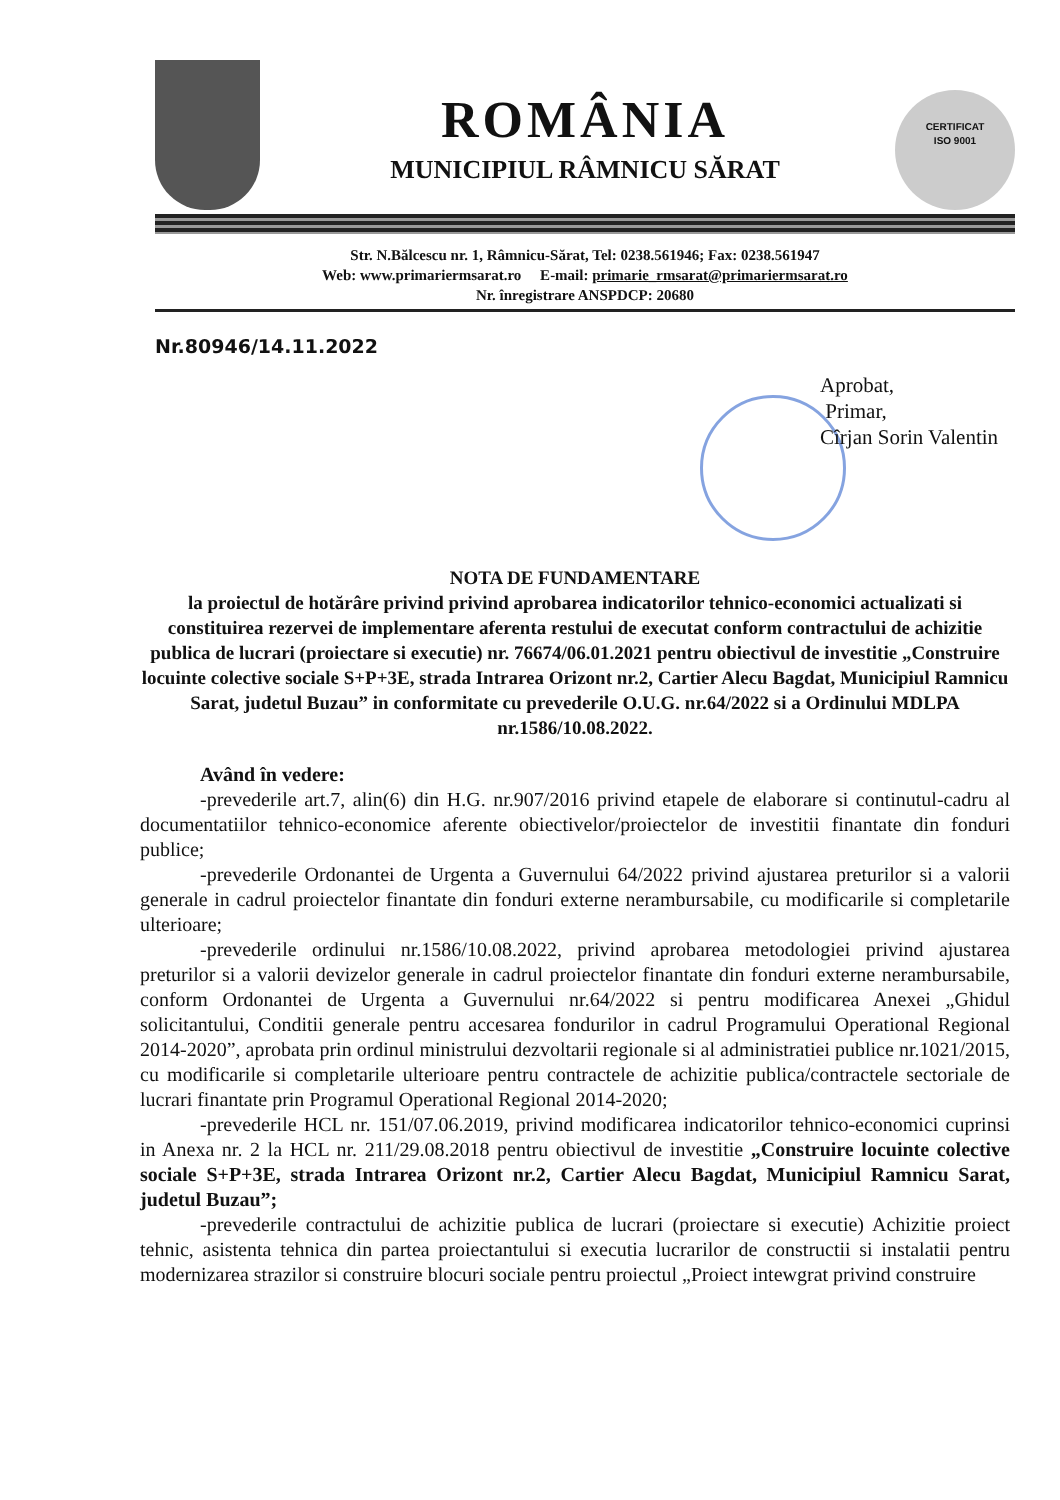CERTIFICAT
ISO 9001
ROMÂNIA
MUNICIPIUL RÂMNICU SĂRAT
Str. N.Bălcescu nr. 1, Râmnicu-Sărat, Tel: 0238.561946; Fax: 0238.561947
Web: www.primariermsarat.ro E-mail: primarie_rmsarat@primariermsarat.ro
Nr. înregistrare ANSPDCP: 20680
Nr.80946/14.11.2022
Aprobat,
Primar,
Cîrjan Sorin Valentin
NOTA DE FUNDAMENTARE
la proiectul de hotărâre privind privind aprobarea indicatorilor tehnico-economici actualizati si constituirea rezervei de implementare aferenta restului de executat conform contractului de achizitie publica de lucrari (proiectare si executie) nr. 76674/06.01.2021 pentru obiectivul de investitie „Construire locuinte colective sociale S+P+3E, strada Intrarea Orizont nr.2, Cartier Alecu Bagdat, Municipiul Ramnicu Sarat, judetul Buzau” in conformitate cu prevederile O.U.G. nr.64/2022 si a Ordinului MDLPA nr.1586/10.08.2022.
Având în vedere:
-prevederile art.7, alin(6) din H.G. nr.907/2016 privind etapele de elaborare si continutul-cadru al documentatiilor tehnico-economice aferente obiectivelor/proiectelor de investitii finantate din fonduri publice;
-prevederile Ordonantei de Urgenta a Guvernului 64/2022 privind ajustarea preturilor si a valorii generale in cadrul proiectelor finantate din fonduri externe nerambursabile, cu modificarile si completarile ulterioare;
-prevederile ordinului nr.1586/10.08.2022, privind aprobarea metodologiei privind ajustarea preturilor si a valorii devizelor generale in cadrul proiectelor finantate din fonduri externe nerambursabile, conform Ordonantei de Urgenta a Guvernului nr.64/2022 si pentru modificarea Anexei „Ghidul solicitantului, Conditii generale pentru accesarea fondurilor in cadrul Programului Operational Regional 2014-2020”, aprobata prin ordinul ministrului dezvoltarii regionale si al administratiei publice nr.1021/2015, cu modificarile si completarile ulterioare pentru contractele de achizitie publica/contractele sectoriale de lucrari finantate prin Programul Operational Regional 2014-2020;
-prevederile HCL nr. 151/07.06.2019, privind modificarea indicatorilor tehnico-economici cuprinsi in Anexa nr. 2 la HCL nr. 211/29.08.2018 pentru obiectivul de investitie „Construire locuinte colective sociale S+P+3E, strada Intrarea Orizont nr.2, Cartier Alecu Bagdat, Municipiul Ramnicu Sarat, judetul Buzau”;
-prevederile contractului de achizitie publica de lucrari (proiectare si executie) Achizitie proiect tehnic, asistenta tehnica din partea proiectantului si executia lucrarilor de constructii si instalatii pentru modernizarea strazilor si construire blocuri sociale pentru proiectul „Proiect intewgrat privind construire